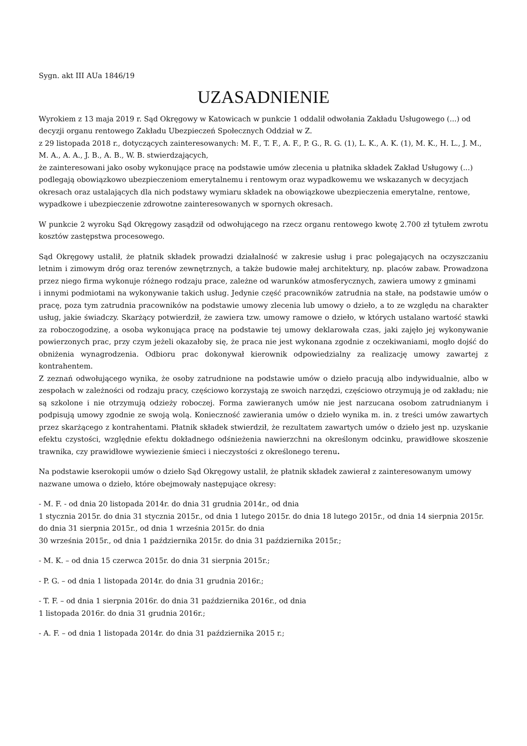Sygn. akt III AUa 1846/19
UZASADNIENIE
Wyrokiem z 13 maja 2019 r. Sąd Okręgowy w Katowicach w punkcie 1 oddalił odwołania Zakładu Usługowego (...) od decyzji organu rentowego Zakładu Ubezpieczeń Społecznych Oddział w Z.
z 29 listopada 2018 r., dotyczących zainteresowanych: M. F., T. F., A. F., P. G., R. G. (1), L. K., A. K. (1), M. K., H. L., J. M., M. A., A. A., J. B., A. B., W. B. stwierdzających,
że zainteresowani jako osoby wykonujące pracę na podstawie umów zlecenia u płatnika składek Zakład Usługowy (...) podlegają obowiązkowo ubezpieczeniom emerytalnemu i rentowym oraz wypadkowemu we wskazanych w decyzjach okresach oraz ustalających dla nich podstawy wymiaru składek na obowiązkowe ubezpieczenia emerytalne, rentowe, wypadkowe i ubezpieczenie zdrowotne zainteresowanych w spornych okresach.
W punkcie 2 wyroku Sąd Okręgowy zasądził od odwołującego na rzecz organu rentowego kwotę 2.700 zł tytułem zwrotu kosztów zastępstwa procesowego.
Sąd Okręgowy ustalił, że płatnik składek prowadzi działalność w zakresie usług i prac polegających na oczyszczaniu letnim i zimowym dróg oraz terenów zewnętrznych, a także budowie małej architektury, np. placów zabaw. Prowadzona przez niego firma wykonuje różnego rodzaju prace, zależne od warunków atmosferycznych, zawiera umowy z gminami
i innymi podmiotami na wykonywanie takich usług. Jedynie część pracowników zatrudnia na stałe, na podstawie umów o pracę, poza tym zatrudnia pracowników na podstawie umowy zlecenia lub umowy o dzieło, a to ze względu na charakter usług, jakie świadczy. Skarżący potwierdził, że zawiera tzw. umowy ramowe o dzieło, w których ustalano wartość stawki za roboczogodzinę, a osoba wykonująca pracę na podstawie tej umowy deklarowała czas, jaki zajęło jej wykonywanie powierzonych prac, przy czym jeżeli okazałoby się, że praca nie jest wykonana zgodnie z oczekiwaniami, mogło dojść do obniżenia wynagrodzenia. Odbioru prac dokonywał kierownik odpowiedzialny za realizację umowy zawartej z kontrahentem.
Z zeznań odwołującego wynika, że osoby zatrudnione na podstawie umów o dzieło pracują albo indywidualnie, albo w zespołach w zależności od rodzaju pracy, częściowo korzystają ze swoich narzędzi, częściowo otrzymują je od zakładu; nie są szkolone i nie otrzymują odzieży roboczej. Forma zawieranych umów nie jest narzucana osobom zatrudnianym i podpisują umowy zgodnie ze swoją wolą. Konieczność zawierania umów o dzieło wynika m. in. z treści umów zawartych przez skarżącego z kontrahentami. Płatnik składek stwierdził, że rezultatem zawartych umów o dzieło jest np. uzyskanie efektu czystości, względnie efektu dokładnego odśnieżenia nawierzchni na określonym odcinku, prawidłowe skoszenie trawnika, czy prawidłowe wywiezienie śmieci i nieczystości z określonego terenu.
Na podstawie kserokopii umów o dzieło Sąd Okręgowy ustalił, że płatnik składek zawierał z zainteresowanym umowy nazwane umowa o dzieło, które obejmowały następujące okresy:
- M. F. - od dnia 20 listopada 2014r. do dnia 31 grudnia 2014r., od dnia
1 stycznia 2015r. do dnia 31 stycznia 2015r., od dnia 1 lutego 2015r. do dnia 18 lutego 2015r., od dnia 14 sierpnia 2015r. do dnia 31 sierpnia 2015r., od dnia 1 września 2015r. do dnia
30 września 2015r., od dnia 1 października 2015r. do dnia 31 października 2015r.;
- M. K. – od dnia 15 czerwca 2015r. do dnia 31 sierpnia 2015r.;
- P. G. – od dnia 1 listopada 2014r. do dnia 31 grudnia 2016r.;
- T. F. – od dnia 1 sierpnia 2016r. do dnia 31 października 2016r., od dnia
1 listopada 2016r. do dnia 31 grudnia 2016r.;
- A. F. – od dnia 1 listopada 2014r. do dnia 31 października 2015 r.;